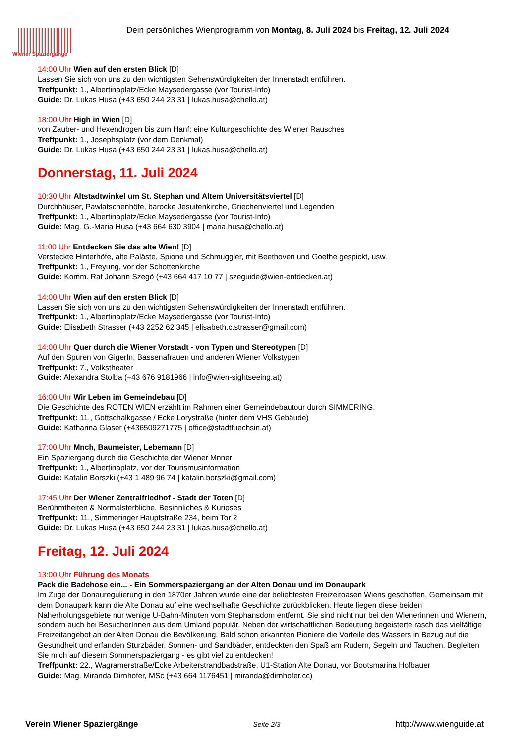Wiener Spaziergänge
Dein persönliches Wienprogramm von Montag, 8. Juli 2024 bis Freitag, 12. Juli 2024
14:00 Uhr Wien auf den ersten Blick [D]
Lassen Sie sich von uns zu den wichtigsten Sehenswürdigkeiten der Innenstadt entführen.
Treffpunkt: 1., Albertinaplatz/Ecke Maysedergasse (vor Tourist-Info)
Guide: Dr. Lukas Husa (+43 650 244 23 31 | lukas.husa@chello.at)
18:00 Uhr High in Wien [D]
von Zauber- und Hexendrogen bis zum Hanf: eine Kulturgeschichte des Wiener Rausches
Treffpunkt: 1., Josephsplatz (vor dem Denkmal)
Guide: Dr. Lukas Husa (+43 650 244 23 31 | lukas.husa@chello.at)
Donnerstag, 11. Juli 2024
10:30 Uhr Altstadtwinkel um St. Stephan und Altem Universitätsviertel [D]
Durchhäuser, Pawlatschenhöfe, barocke Jesuitenkirche, Griechenviertel und Legenden
Treffpunkt: 1., Albertinaplatz/Ecke Maysedergasse (vor Tourist-Info)
Guide: Mag. G.-Maria Husa (+43 664 630 3904 | maria.husa@chello.at)
11:00 Uhr Entdecken Sie das alte Wien! [D]
Versteckte Hinterhöfe, alte Paläste, Spione und Schmuggler, mit Beethoven und Goethe gespickt, usw.
Treffpunkt: 1., Freyung, vor der Schottenkirche
Guide: Komm. Rat Johann Szegö (+43 664 417 10 77 | szeguide@wien-entdecken.at)
14:00 Uhr Wien auf den ersten Blick [D]
Lassen Sie sich von uns zu den wichtigsten Sehenswürdigkeiten der Innenstadt entführen.
Treffpunkt: 1., Albertinaplatz/Ecke Maysedergasse (vor Tourist-Info)
Guide: Elisabeth Strasser (+43 2252 62 345 | elisabeth.c.strasser@gmail.com)
14:00 Uhr Quer durch die Wiener Vorstadt - von Typen und Stereotypen [D]
Auf den Spuren von GigerIn, Bassenafrauen und anderen Wiener Volkstypen
Treffpunkt: 7., Volkstheater
Guide: Alexandra Stolba (+43 676 9181966 | info@wien-sightseeing.at)
16:00 Uhr Wir Leben im Gemeindebau [D]
Die Geschichte des ROTEN WIEN erzählt im Rahmen einer Gemeindebautour durch SIMMERING.
Treffpunkt: 11., Gottschalkgasse / Ecke Lorystraße (hinter dem VHS Gebäude)
Guide: Katharina Glaser (+436509271775 | office@stadtfuechsin.at)
17:00 Uhr Mnch, Baumeister, Lebemann [D]
Ein Spaziergang durch die Geschichte der Wiener Mnner
Treffpunkt: 1., Albertinaplatz, vor der Tourismusinformation
Guide: Katalin Borszki (+43 1 489 96 74 | katalin.borszki@gmail.com)
17:45 Uhr Der Wiener Zentralfriedhof - Stadt der Toten [D]
Berühmtheiten & Normalsterbliche, Besinnliches & Kurioses
Treffpunkt: 11., Simmeringer Hauptstraße 234, beim Tor 2
Guide: Dr. Lukas Husa (+43 650 244 23 31 | lukas.husa@chello.at)
Freitag, 12. Juli 2024
13:00 Uhr Führung des Monats
Pack die Badehose ein... - Ein Sommerspaziergang an der Alten Donau und im Donaupark
Im Zuge der Donauregulierung in den 1870er Jahren wurde eine der beliebtesten Freizeitoasen Wiens geschaffen. Gemeinsam mit dem Donaupark kann die Alte Donau auf eine wechselhafte Geschichte zurückblicken. Heute liegen diese beiden Naherholungsgebiete nur wenige U-Bahn-Minuten vom Stephansdom entfernt. Sie sind nicht nur bei den Wienerinnen und Wienern, sondern auch bei BesucherInnen aus dem Umland populär. Neben der wirtschaftlichen Bedeutung begeisterte rasch das vielfältige Freizeitangebot an der Alten Donau die Bevölkerung. Bald schon erkannten Pioniere die Vorteile des Wassers in Bezug auf die Gesundheit und erfanden Sturzbäder, Sonnen- und Sandbäder, entdeckten den Spaß am Rudern, Segeln und Tauchen. Begleiten Sie mich auf diesem Sommerspaziergang - es gibt viel zu entdecken!
Treffpunkt: 22., Wagramerstraße/Ecke Arbeiterstrandbadstraße, U1-Station Alte Donau, vor Bootsmarina Hofbauer
Guide: Mag. Miranda Dirnhofer, MSc (+43 664 1176451 | miranda@dirnhofer.cc)
Verein Wiener Spaziergänge Seite 2/3 http://www.wienguide.at